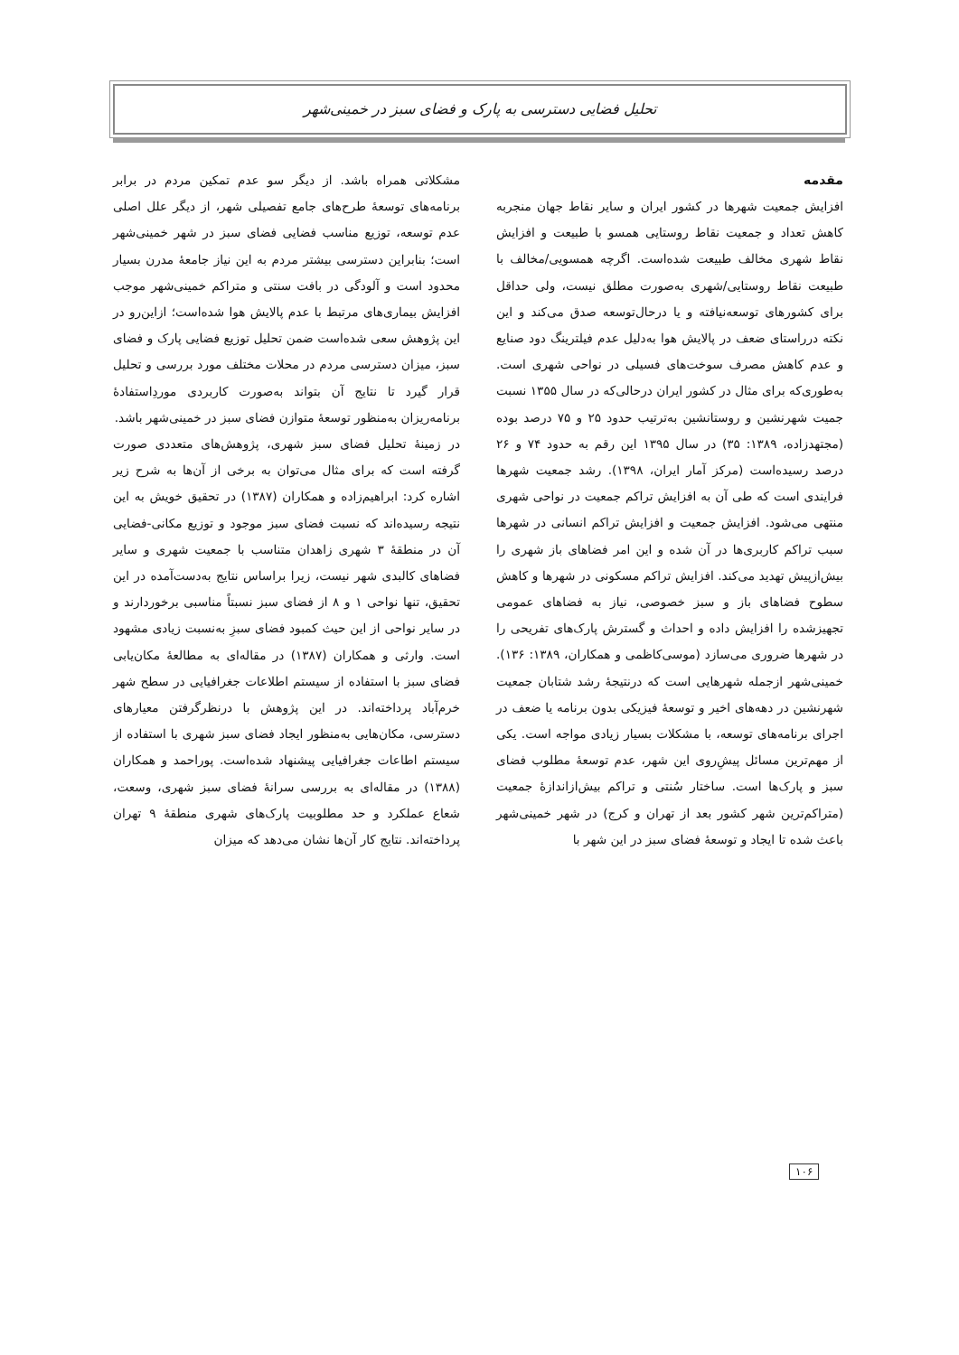تحلیل فضایی دسترسی به پارک و فضای سبز در خمینی‌شهر
مقدمه
افزایش جمعیت شهرها در کشور ایران و سایر نقاط جهان منجربه کاهش تعداد و جمعیت نقاط روستایی همسو با طبیعت و افزایش نقاط شهری مخالف طبیعت شده‌است. اگرچه همسویی/مخالف با طبیعت نقاط روستایی/شهری به‌صورت مطلق نیست، ولی حداقل برای کشورهای توسعه‌نیافته و یا درحال‌توسعه صدق می‌کند و این نکته درراستای ضعف در پالایش هوا به‌دلیل عدم فیلترینگ دود صنایع و عدم کاهش مصرف سوخت‌های فسیلی در نواحی شهری است. به‌طوری‌که برای مثال در کشور ایران درحالی‌که در سال ۱۳۵۵ نسبت جمیت شهرنشین و روستانشین به‌ترتیب حدود ۲۵ و ۷۵ درصد بوده (مجتهدزاده، ۱۳۸۹: ۳۵) در سال ۱۳۹۵ این رقم به حدود ۷۴ و ۲۶ درصد رسیده‌است (مرکز آمار ایران، ۱۳۹۸). رشد جمعیت شهرها فرایندی است که طی آن به افزایش تراکم جمعیت در نواحی شهری منتهی می‌شود. افزایش جمعیت و افزایش تراکم انسانی در شهرها سبب تراکم کاربری‌ها در آن شده و این امر فضاهای باز شهری را بیش‌ازپیش تهدید می‌کند. افزایش تراکم مسکونی در شهرها و کاهش سطوح فضاهای باز و سبز خصوصی، نیاز به فضاهای عمومی تجهیزشده را افزایش داده و احداث و گسترش پارک‌های تفریحی را در شهرها ضروری می‌سازد (موسی‌کاظمی و همکاران، ۱۳۸۹: ۱۳۶). خمینی‌شهر ازجمله شهرهایی است که درنتیجهٔ رشد شتابان جمعیت شهرنشین در دهه‌های اخیر و توسعهٔ فیزیکی بدون برنامه یا ضعف در اجرای برنامه‌های توسعه، با مشکلات بسیار زیادی مواجه است. یکی از مهم‌ترین مسائل پیشِ‌روی این شهر، عدم توسعهٔ مطلوب فضای سبز و پارک‌ها است. ساختار سُنتی و تراکم بیش‌ازاندازهٔ جمعیت (متراکم‌ترین شهر کشور بعد از تهران و کرج) در شهر خمینی‌شهر باعث شده تا ایجاد و توسعهٔ فضای سبز در این شهر با
مشکلاتی همراه باشد. از دیگر سو عدم تمکین مردم در برابر برنامه‌های توسعهٔ طرح‌های جامع تفصیلی شهر، از دیگر علل اصلی عدم توسعه، توزیع مناسب فضایی فضای سبز در شهر خمینی‌شهر است؛ بنابراین دسترسی بیشتر مردم به این نیاز جامعهٔ مدرن بسیار محدود است و آلودگی در بافت سنتی و متراکم خمینی‌شهر موجب افزایش بیماری‌های مرتبط با عدم پالایش هوا شده‌است؛ ازاین‌رو در این پژوهش سعی شده‌است ضمن تحلیل توزیع فضایی پارک و فضای سبز، میزان دسترسی مردم در محلات مختلف مورد بررسی و تحلیل قرار گیرد تا نتایج آن بتواند به‌صورت کاربردی موردِاستفادهٔ برنامه‌ریزان به‌منظور توسعهٔ متوازن فضای سبز در خمینی‌شهر باشد.
در زمینهٔ تحلیل فضای سبز شهری، پژوهش‌های متعددی صورت گرفته است که برای مثال می‌توان به برخی از آن‌ها به شرح زیر اشاره کرد: ابراهیم‌زاده و همکاران (۱۳۸۷) در تحقیق خویش به این نتیجه رسیده‌اند که نسبت فضای سبز موجود و توزیع مکانی-فضایی آن در منطقهٔ ۳ شهری زاهدان متناسب با جمعیت شهری و سایر فضاهای کالبدی شهر نیست، زیرا براساس نتایج به‌دست‌آمده در این تحقیق، تنها نواحی ۱ و ۸ از فضای سبز نسبتاً مناسبی برخوردارند و در سایر نواحی از این حیث کمبود فضای سبزِ به‌نسبت زیادی مشهود است. وارثی و همکاران (۱۳۸۷) در مقاله‌ای به مطالعهٔ مکان‌یابی فضای سبز با استفاده از سیستم اطلاعات جغرافیایی در سطح شهر خرم‌آباد پرداخته‌اند. در این پژوهش با درنظرگرفتن معیارهای دسترسی، مکان‌هایی به‌منظور ایجاد فضای سبز شهری با استفاده از سیستم اطاعات جغرافیایی پیشنهاد شده‌است. پوراحمد و همکاران (۱۳۸۸) در مقاله‌ای به بررسی سرانهٔ فضای سبز شهری، وسعت، شعاع عملکرد و حد مطلوبیت پارک‌های شهری منطقهٔ ۹ تهران پرداخته‌اند. نتایج کار آن‌ها نشان می‌دهد که میزان
۱۰۶